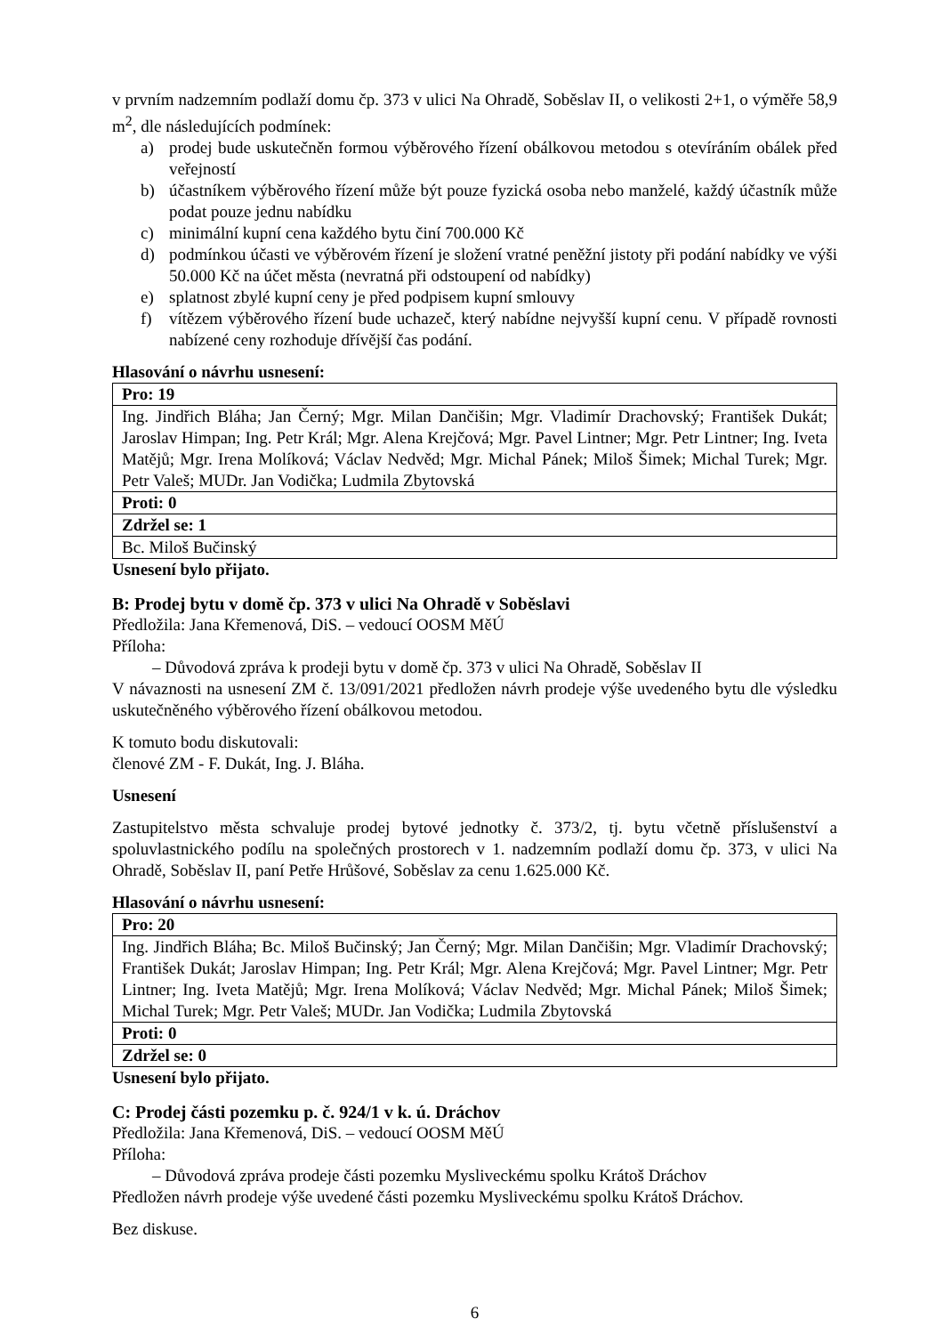v prvním nadzemním podlaží domu čp. 373 v ulici Na Ohradě, Soběslav II, o velikosti 2+1, o výměře 58,9 m<sup>2</sup>, dle následujících podmínek:
a) prodej bude uskutečněn formou výběrového řízení obálkovou metodou s otevíráním obálek před veřejností
b) účastníkem výběrového řízení může být pouze fyzická osoba nebo manželé, každý účastník může podat pouze jednu nabídku
c) minimální kupní cena každého bytu činí 700.000 Kč
d) podmínkou účasti ve výběrovém řízení je složení vratné peněžní jistoty při podání nabídky ve výši 50.000 Kč na účet města (nevratná při odstoupení od nabídky)
e) splatnost zbylé kupní ceny je před podpisem kupní smlouvy
f) vítězem výběrového řízení bude uchazeč, který nabídne nejvyšší kupní cenu. V případě rovnosti nabízené ceny rozhoduje dřívější čas podání.
Hlasování o návrhu usnesení:
| Pro: 19 |
| Ing. Jindřich Bláha; Jan Černý; Mgr. Milan Dančišin; Mgr. Vladimír Drachovský; František Dukát; Jaroslav Himpan; Ing. Petr Král; Mgr. Alena Krejčová; Mgr. Pavel Lintner; Mgr. Petr Lintner; Ing. Iveta Matějů; Mgr. Irena Molíková; Václav Nedvěd; Mgr. Michal Pánek; Miloš Šimek; Michal Turek; Mgr. Petr Valeš; MUDr. Jan Vodička; Ludmila Zbytovská |
| Proti: 0 |
| Zdržel se: 1 |
| Bc. Miloš Bučinský |
Usnesení bylo přijato.
B: Prodej bytu v domě čp. 373 v ulici Na Ohradě v Soběslavi
Předložila: Jana Křemenová, DiS. – vedoucí OOSM MěÚ
Příloha:
– Důvodová zpráva k prodeji bytu v domě čp. 373 v ulici Na Ohradě, Soběslav II
V návaznosti na usnesení ZM č. 13/091/2021 předložen návrh prodeje výše uvedeného bytu dle výsledku uskutečněného výběrového řízení obálkovou metodou.
K tomuto bodu diskutovali:
členové ZM - F. Dukát, Ing. J. Bláha.
Usnesení
Zastupitelstvo města schvaluje prodej bytové jednotky č. 373/2, tj. bytu včetně příslušenství a spoluvlastnického podílu na společných prostorech v 1. nadzemním podlaží domu čp. 373, v ulici Na Ohradě, Soběslav II, paní Petře Hrůšové, Soběslav za cenu 1.625.000 Kč.
Hlasování o návrhu usnesení:
| Pro: 20 |
| Ing. Jindřich Bláha; Bc. Miloš Bučinský; Jan Černý; Mgr. Milan Dančišin; Mgr. Vladimír Drachovský; František Dukát; Jaroslav Himpan; Ing. Petr Král; Mgr. Alena Krejčová; Mgr. Pavel Lintner; Mgr. Petr Lintner; Ing. Iveta Matějů; Mgr. Irena Molíková; Václav Nedvěd; Mgr. Michal Pánek; Miloš Šimek; Michal Turek; Mgr. Petr Valeš; MUDr. Jan Vodička; Ludmila Zbytovská |
| Proti: 0 |
| Zdržel se: 0 |
Usnesení bylo přijato.
C: Prodej části pozemku p. č. 924/1 v k. ú. Dráchov
Předložila: Jana Křemenová, DiS. – vedoucí OOSM MěÚ
Příloha:
– Důvodová zpráva prodeje části pozemku Mysliveckému spolku Krátoš Dráchov
Předložen návrh prodeje výše uvedené části pozemku Mysliveckému spolku Krátoš Dráchov.
Bez diskuse.
6